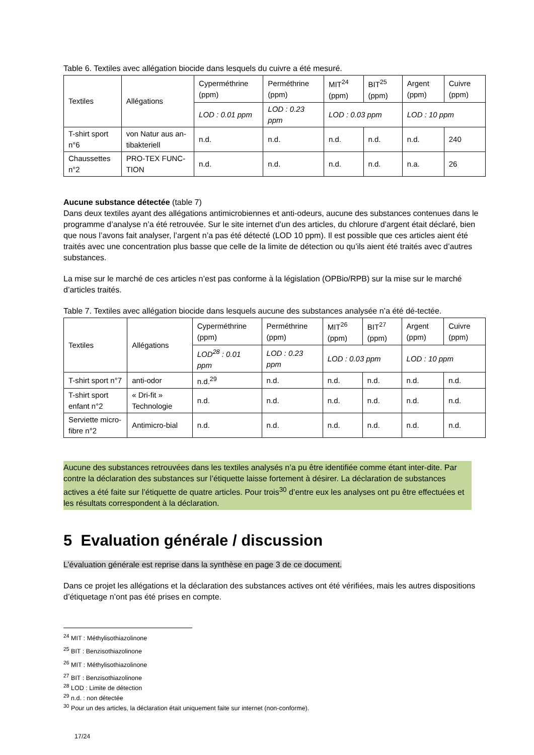Table 6. Textiles avec allégation biocide dans lesquels du cuivre a été mesuré.
| Textiles | Allégations | Cyperméthrine (ppm) | Perméthrine (ppm) | MIT<sup>24</sup> (ppm) | BIT<sup>25</sup> (ppm) | Argent (ppm) | Cuivre (ppm) |
| --- | --- | --- | --- | --- | --- | --- | --- |
| | | LOD : 0.01 ppm | LOD : 0.23 ppm | LOD : 0.03 ppm | | LOD : 10 ppm | |
| T-shirt sport n°6 | von Natur aus an-tibakteriell | n.d. | n.d. | n.d. | n.d. | n.d. | 240 |
| Chaussettes n°2 | PRO-TEX FUNC-TION | n.d. | n.d. | n.d. | n.d. | n.a. | 26 |
Aucune substance détectée (table 7)
Dans deux textiles ayant des allégations antimicrobiennes et anti-odeurs, aucune des substances contenues dans le programme d’analyse n’a été retrouvée. Sur le site internet d’un des articles, du chlorure d’argent était déclaré, bien que nous l’avons fait analyser, l’argent n’a pas été détecté (LOD 10 ppm). Il est possible que ces articles aient été traités avec une concentration plus basse que celle de la limite de détection ou qu’ils aient été traités avec d’autres substances.
La mise sur le marché de ces articles n’est pas conforme à la législation (OPBio/RPB) sur la mise sur le marché d’articles traités.
Table 7. Textiles avec allégation biocide dans lesquels aucune des substances analysée n’a été dé-tectée.
| Textiles | Allégations | Cyperméthrine (ppm) | Perméthrine (ppm) | MIT<sup>26</sup> (ppm) | BIT<sup>27</sup> (ppm) | Argent (ppm) | Cuivre (ppm) |
| --- | --- | --- | --- | --- | --- | --- | --- |
| | | LOD<sup>28</sup> : 0.01 ppm | LOD : 0.23 ppm | LOD : 0.03 ppm | | LOD : 10 ppm | |
| T-shirt sport n°7 | anti-odor | n.d.<sup>29</sup> | n.d. | n.d. | n.d. | n.d. | n.d. |
| T-shirt sport enfant n°2 | « Dri-fit » Technologie | n.d. | n.d. | n.d. | n.d. | n.d. | n.d. |
| Serviette micro-fibre n°2 | Antimicro-bial | n.d. | n.d. | n.d. | n.d. | n.d. | n.d. |
Aucune des substances retrouvées dans les textiles analysés n’a pu être identifiée comme étant inter-dite. Par contre la déclaration des substances sur l’étiquette laisse fortement à désirer. La déclaration de substances actives a été faite sur l’étiquette de quatre articles. Pour trois<sup>30</sup> d’entre eux les analyses ont pu être effectuées et les résultats correspondent à la déclaration.
5 Evaluation générale / discussion
L’évaluation générale est reprise dans la synthèse en page 3 de ce document.
Dans ce projet les allégations et la déclaration des substances actives ont été vérifiées, mais les autres dispositions d’étiquetage n’ont pas été prises en compte.
<sup>24</sup> MIT : Méthylisothiazolinone
<sup>25</sup> BIT : Benzisothiazolinone
<sup>26</sup> MIT : Méthylisothiazolinone
<sup>27</sup> BIT : Benzisothiazolinone
<sup>28</sup> LOD : Limite de détection
<sup>29</sup> n.d. : non détectée
<sup>30</sup> Pour un des articles, la déclaration était uniquement faite sur internet (non-conforme).
17/24